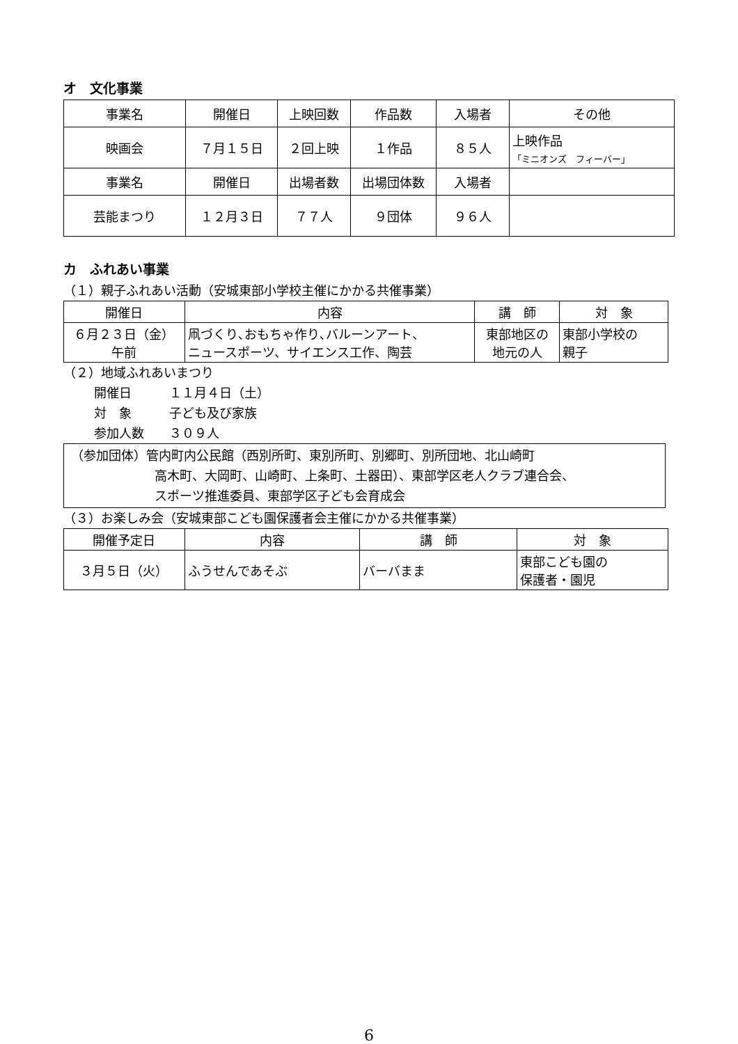オ　文化事業
| 事業名 | 開催日 | 上映回数 | 作品数 | 入場者 | その他 |
| --- | --- | --- | --- | --- | --- |
| 映画会 | ７月１５日 | ２回上映 | １作品 | ８５人 | 上映作品 「ミニオンズ フィーバー」 |
| 事業名 | 開催日 | 出場者数 | 出場団体数 | 入場者 | |
| 芸能まつり | １２月３日 | ７７人 | ９団体 | ９６人 | |
カ　ふれあい事業
（１）親子ふれあい活動（安城東部小学校主催にかかる共催事業）
| 開催日 | 内容 | 講 師 | 対 象 |
| --- | --- | --- | --- |
| ６月２３日（金） 午前 | 凧づくり､おもちゃ作り､バルーンアート、 ニュースポーツ、サイエンス工作、陶芸 | 東部地区の 地元の人 | 東部小学校の 親子 |
（２）地域ふれあいまつり
開催日　　　１１月４日（土）
対　象　　　子ども及び家族
参加人数　　３０９人
（参加団体）管内町内公民館（西別所町、東別所町、別郷町、別所団地、北山崎町
高木町、大岡町、山崎町、上条町、土器田）、東部学区老人クラブ連合会、
スポーツ推進委員、東部学区子ども会育成会
（３）お楽しみ会（安城東部こども園保護者会主催にかかる共催事業）
| 開催予定日 | 内容 | 講 師 | 対 象 |
| --- | --- | --- | --- |
| ３月５日（火） | ふうせんであそぶ | バーバまま | 東部こども園の 保護者・園児 |
6